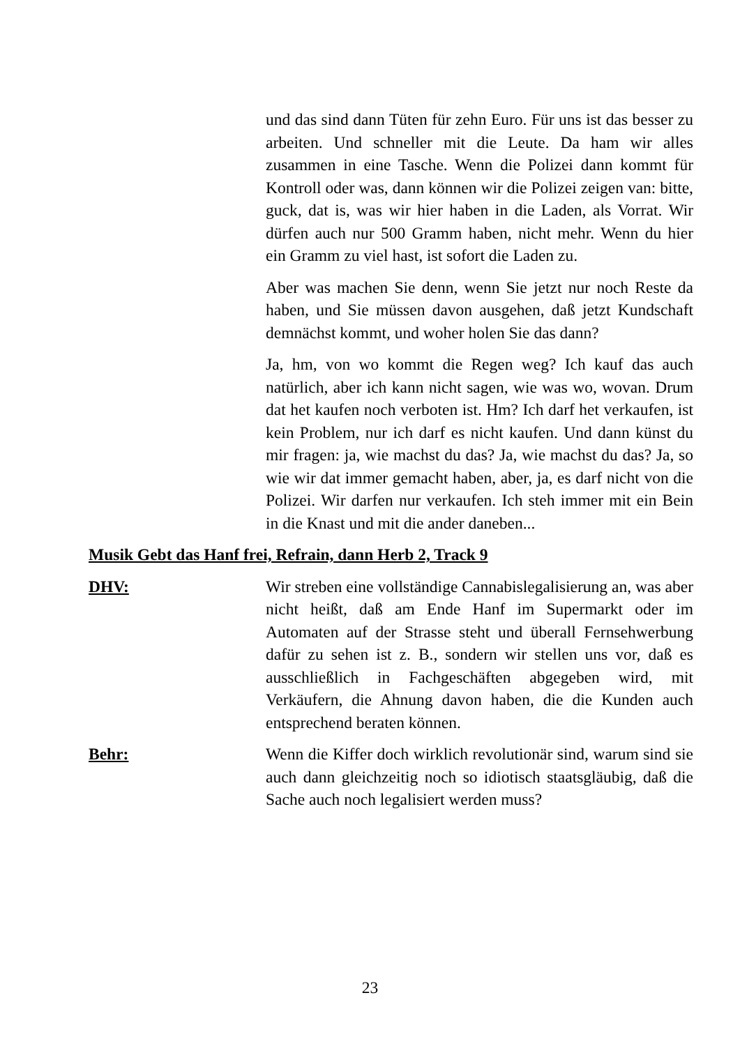und das sind dann Tüten für zehn Euro. Für uns ist das besser zu arbeiten. Und schneller mit die Leute. Da ham wir alles zusammen in eine Tasche. Wenn die Polizei dann kommt für Kontroll oder was, dann können wir die Polizei zeigen van: bitte, guck, dat is, was wir hier haben in die Laden, als Vorrat. Wir dürfen auch nur 500 Gramm haben, nicht mehr. Wenn du hier ein Gramm zu viel hast, ist sofort die Laden zu.
Aber was machen Sie denn, wenn Sie jetzt nur noch Reste da haben, und Sie müssen davon ausgehen, daß jetzt Kundschaft demnächst kommt, und woher holen Sie das dann?
Ja, hm, von wo kommt die Regen weg? Ich kauf das auch natürlich, aber ich kann nicht sagen, wie was wo, wovan. Drum dat het kaufen noch verboten ist. Hm? Ich darf het verkaufen, ist kein Problem, nur ich darf es nicht kaufen. Und dann künst du mir fragen: ja, wie machst du das? Ja, wie machst du das? Ja, so wie wir dat immer gemacht haben, aber, ja, es darf nicht von die Polizei. Wir darfen nur verkaufen. Ich steh immer mit ein Bein in die Knast und mit die ander daneben...
Musik Gebt das Hanf frei, Refrain, dann Herb 2, Track 9
DHV: Wir streben eine vollständige Cannabislegalisierung an, was aber nicht heißt, daß am Ende Hanf im Supermarkt oder im Automaten auf der Strasse steht und überall Fernsehwerbung dafür zu sehen ist z. B., sondern wir stellen uns vor, daß es ausschließlich in Fachgeschäften abgegeben wird, mit Verkäufern, die Ahnung davon haben, die die Kunden auch entsprechend beraten können.
Behr: Wenn die Kiffer doch wirklich revolutionär sind, warum sind sie auch dann gleichzeitig noch so idiotisch staatsgläubig, daß die Sache auch noch legalisiert werden muss?
23